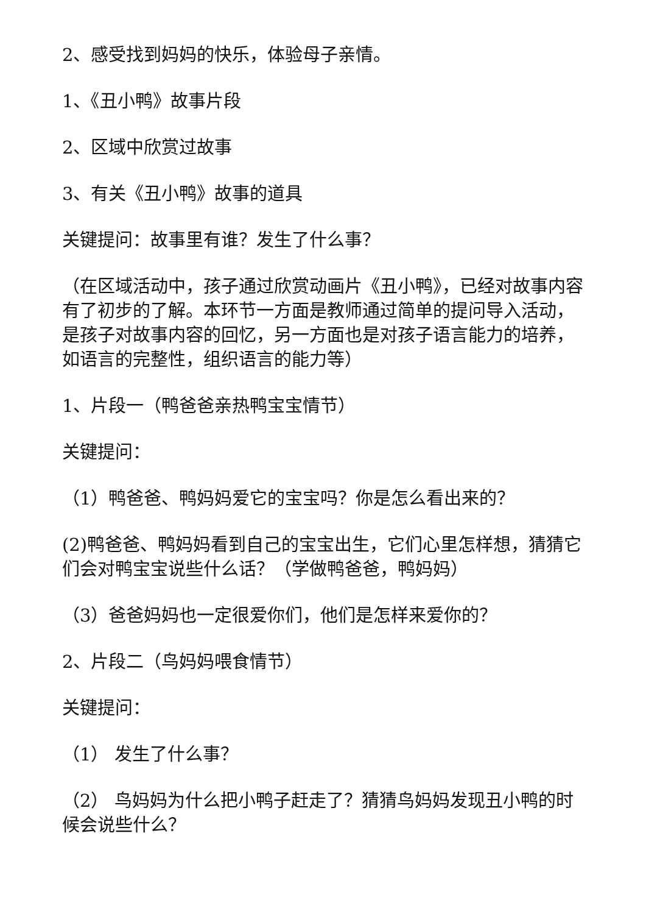2、感受找到妈妈的快乐，体验母子亲情。
1、《丑小鸭》故事片段
2、区域中欣赏过故事
3、有关《丑小鸭》故事的道具
关键提问：故事里有谁？发生了什么事？
（在区域活动中，孩子通过欣赏动画片《丑小鸭》，已经对故事内容有了初步的了解。本环节一方面是教师通过简单的提问导入活动，是孩子对故事内容的回忆，另一方面也是对孩子语言能力的培养，如语言的完整性，组织语言的能力等）
1、片段一（鸭爸爸亲热鸭宝宝情节）
关键提问：
（1）鸭爸爸、鸭妈妈爱它的宝宝吗？你是怎么看出来的？
(2)鸭爸爸、鸭妈妈看到自己的宝宝出生，它们心里怎样想，猜猜它们会对鸭宝宝说些什么话？（学做鸭爸爸，鸭妈妈）
（3）爸爸妈妈也一定很爱你们，他们是怎样来爱你的？
2、片段二（鸟妈妈喂食情节）
关键提问：
（1） 发生了什么事？
（2） 鸟妈妈为什么把小鸭子赶走了？猜猜鸟妈妈发现丑小鸭的时候会说些什么？